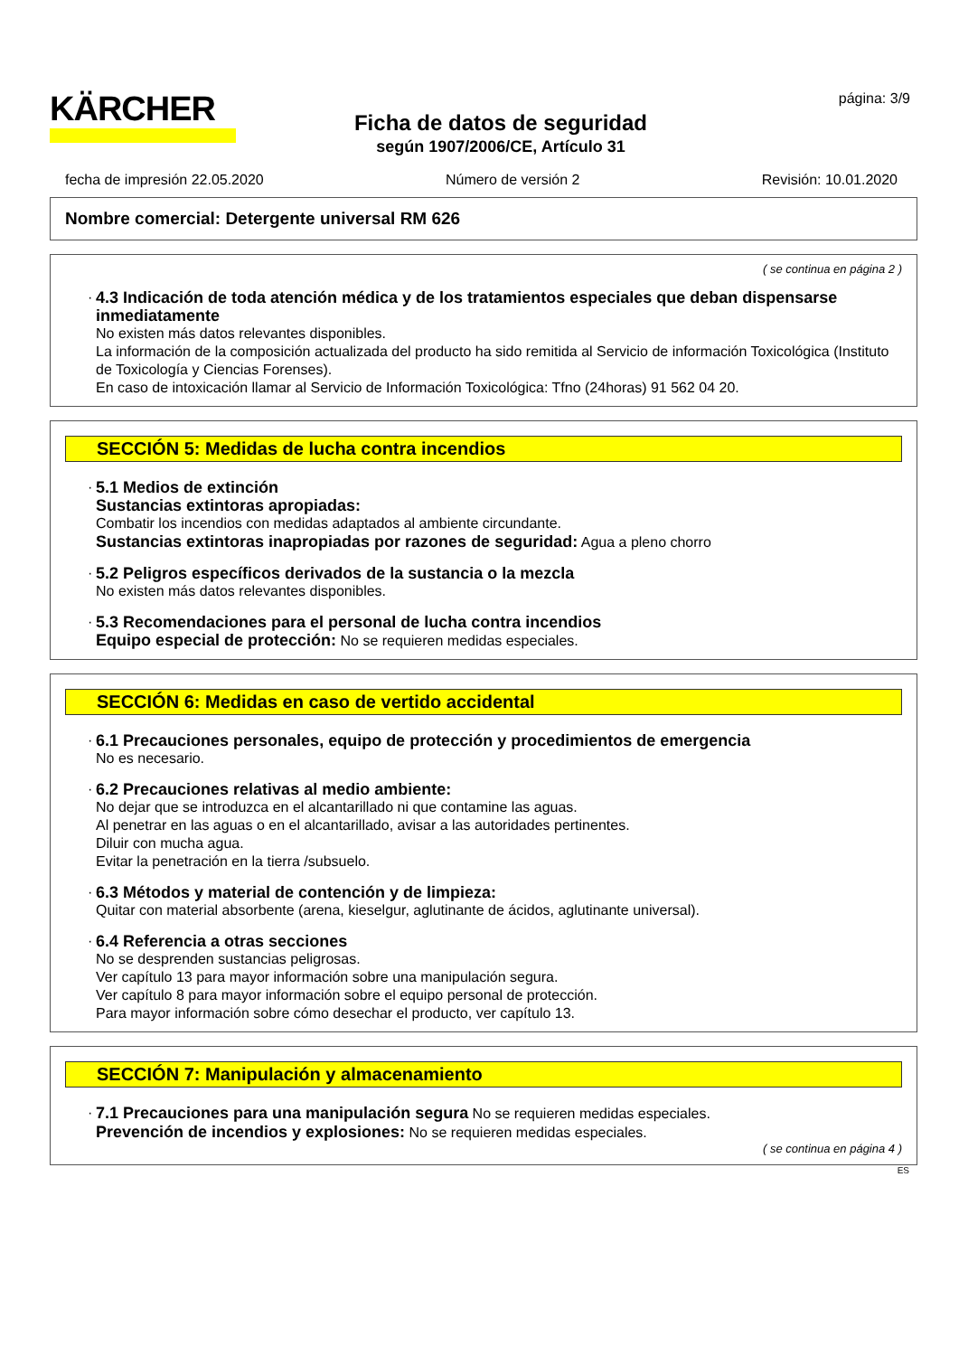KÄRCHER
Ficha de datos de seguridad
según 1907/2006/CE, Artículo 31
página: 3/9
fecha de impresión 22.05.2020 Número de versión 2 Revisión: 10.01.2020
Nombre comercial: Detergente universal RM 626
( se continua en página 2 )
·
4.3 Indicación de toda atención médica y de los tratamientos especiales que deban dispensarse inmediatamente
No existen más datos relevantes disponibles.
La información de la composición actualizada del producto ha sido remitida al Servicio de información Toxicológica (Instituto de Toxicología y Ciencias Forenses).
En caso de intoxicación llamar al Servicio de Información Toxicológica: Tfno (24horas) 91 562 04 20.
SECCIÓN 5: Medidas de lucha contra incendios
·
5.1 Medios de extinción
Sustancias extintoras apropiadas:
Combatir los incendios con medidas adaptados al ambiente circundante.
Sustancias extintoras inapropiadas por razones de seguridad: Agua a pleno chorro
·
5.2 Peligros específicos derivados de la sustancia o la mezcla
No existen más datos relevantes disponibles.
·
5.3 Recomendaciones para el personal de lucha contra incendios
Equipo especial de protección: No se requieren medidas especiales.
SECCIÓN 6: Medidas en caso de vertido accidental
·
6.1 Precauciones personales, equipo de protección y procedimientos de emergencia
No es necesario.
·
6.2 Precauciones relativas al medio ambiente:
No dejar que se introduzca en el alcantarillado ni que contamine las aguas.
Al penetrar en las aguas o en el alcantarillado, avisar a las autoridades pertinentes.
Diluir con mucha agua.
Evitar la penetración en la tierra /subsuelo.
·
6.3 Métodos y material de contención y de limpieza:
Quitar con material absorbente (arena, kieselgur, aglutinante de ácidos, aglutinante universal).
·
6.4 Referencia a otras secciones
No se desprenden sustancias peligrosas.
Ver capítulo 13 para mayor información sobre una manipulación segura.
Ver capítulo 8 para mayor información sobre el equipo personal de protección.
Para mayor información sobre cómo desechar el producto, ver capítulo 13.
SECCIÓN 7: Manipulación y almacenamiento
·
7.1 Precauciones para una manipulación segura No se requieren medidas especiales.
Prevención de incendios y explosiones: No se requieren medidas especiales.
( se continua en página 4 )
ES